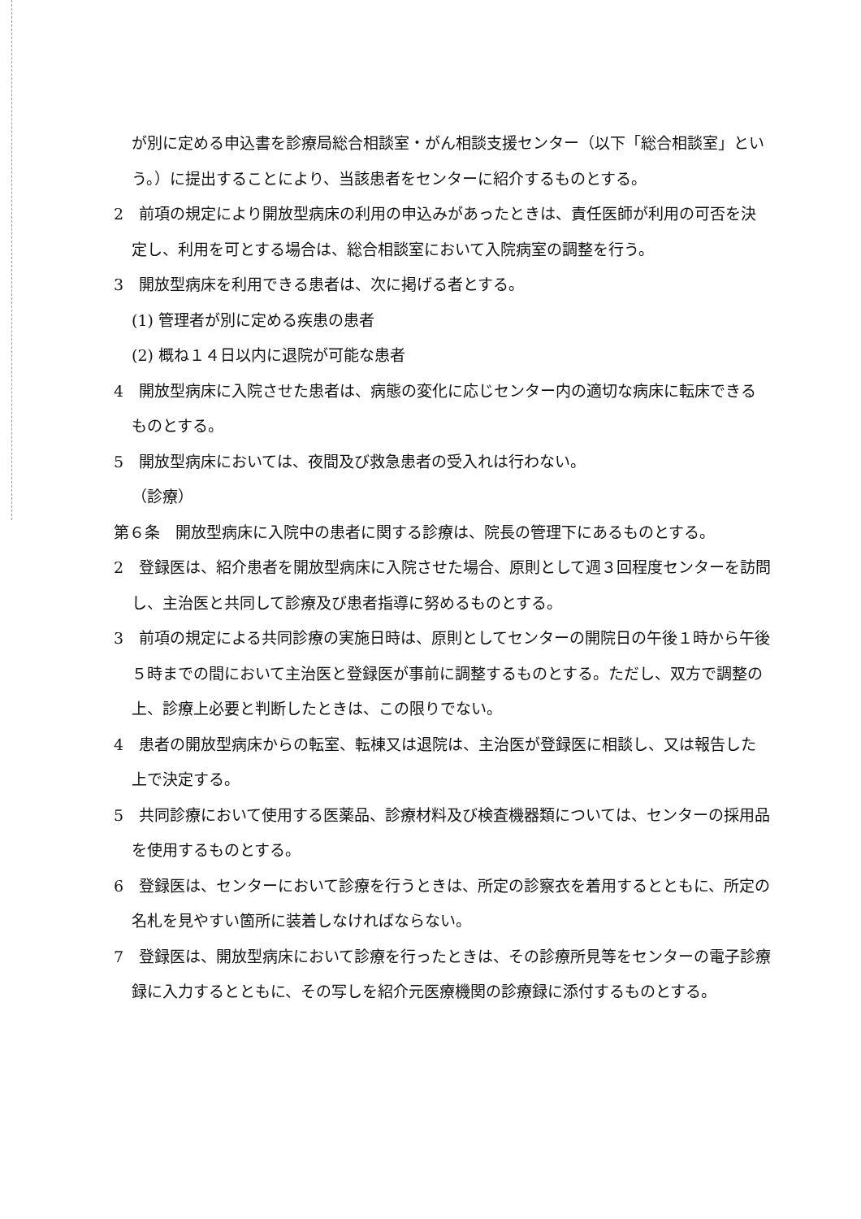が別に定める申込書を診療局総合相談室・がん相談支援センター（以下「総合相談室」という。）に提出することにより、当該患者をセンターに紹介するものとする。
2　前項の規定により開放型病床の利用の申込みがあったときは、責任医師が利用の可否を決定し、利用を可とする場合は、総合相談室において入院病室の調整を行う。
3　開放型病床を利用できる患者は、次に掲げる者とする。
(1) 管理者が別に定める疾患の患者
(2) 概ね１４日以内に退院が可能な患者
4　開放型病床に入院させた患者は、病態の変化に応じセンター内の適切な病床に転床できるものとする。
5　開放型病床においては、夜間及び救急患者の受入れは行わない。
（診療）
第６条　開放型病床に入院中の患者に関する診療は、院長の管理下にあるものとする。
2　登録医は、紹介患者を開放型病床に入院させた場合、原則として週３回程度センターを訪問し、主治医と共同して診療及び患者指導に努めるものとする。
3　前項の規定による共同診療の実施日時は、原則としてセンターの開院日の午後１時から午後５時までの間において主治医と登録医が事前に調整するものとする。ただし、双方で調整の上、診療上必要と判断したときは、この限りでない。
4　患者の開放型病床からの転室、転棟又は退院は、主治医が登録医に相談し、又は報告した上で決定する。
5　共同診療において使用する医薬品、診療材料及び検査機器類については、センターの採用品を使用するものとする。
6　登録医は、センターにおいて診療を行うときは、所定の診察衣を着用するとともに、所定の名札を見やすい箇所に装着しなければならない。
7　登録医は、開放型病床において診療を行ったときは、その診療所見等をセンターの電子診療録に入力するとともに、その写しを紹介元医療機関の診療録に添付するものとする。